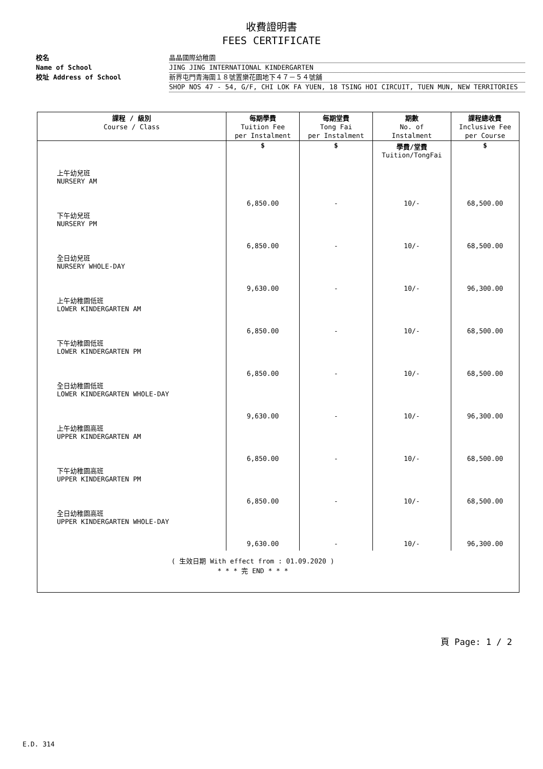收費證明書
FEES CERTIFICATE
校名 晶晶國際幼稚園
Name of School JING JING INTERNATIONAL KINDERGARTEN
校址 Address of School 新界屯門青海圍１８號置樂花園地下４７－５４號舖
SHOP NOS 47 - 54, G/F, CHI LOK FA YUEN, 18 TSING HOI CIRCUIT, TUEN MUN, NEW TERRITORIES
| 課程 / 級別 Course / Class | 每期學費 Tuition Fee per Instalment | 每期堂費 Tong Fai per Instalment | 期數 No. of Instalment | 課程總收費 Inclusive Fee per Course |
| --- | --- | --- | --- | --- |
| | $ | $ | 學費/堂費 Tuition/TongFai | $ |
| 上午幼兒班 NURSERY AM | 6,850.00 | - | 10/- | 68,500.00 |
| 下午幼兒班 NURSERY PM | 6,850.00 | - | 10/- | 68,500.00 |
| 全日幼兒班 NURSERY WHOLE-DAY | 9,630.00 | - | 10/- | 96,300.00 |
| 上午幼稚園低班 LOWER KINDERGARTEN AM | 6,850.00 | - | 10/- | 68,500.00 |
| 下午幼稚園低班 LOWER KINDERGARTEN PM | 6,850.00 | - | 10/- | 68,500.00 |
| 全日幼稚園低班 LOWER KINDERGARTEN WHOLE-DAY | 9,630.00 | - | 10/- | 96,300.00 |
| 上午幼稚園高班 UPPER KINDERGARTEN AM | 6,850.00 | - | 10/- | 68,500.00 |
| 下午幼稚園高班 UPPER KINDERGARTEN PM | 6,850.00 | - | 10/- | 68,500.00 |
| 全日幼稚園高班 UPPER KINDERGARTEN WHOLE-DAY | 9,630.00 | - | 10/- | 96,300.00 |
| ( 生效日期 With effect from : 01.09.2020 ) * * * 完 END * * * | | | | |
頁 Page: 1 / 2
E.D. 314